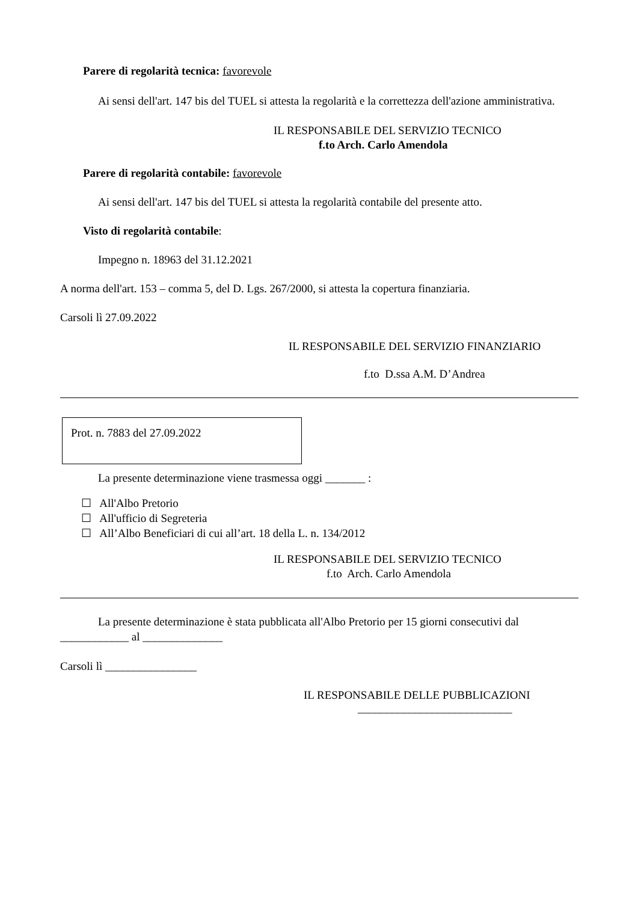Parere di regolarità tecnica: favorevole
Ai sensi dell'art. 147 bis del TUEL si attesta la regolarità e la correttezza dell'azione amministrativa.
IL RESPONSABILE DEL SERVIZIO TECNICO
f.to Arch. Carlo Amendola
Parere di regolarità contabile: favorevole
Ai sensi dell'art. 147 bis del TUEL si attesta la regolarità contabile del presente atto.
Visto di regolarità contabile:
Impegno n. 18963 del 31.12.2021
A norma dell'art. 153 – comma 5, del D. Lgs. 267/2000, si attesta la copertura finanziaria.
Carsoli lì 27.09.2022
IL RESPONSABILE DEL SERVIZIO FINANZIARIO
f.to D.ssa A.M. D’Andrea
Prot. n. 7883 del 27.09.2022
La presente determinazione viene trasmessa oggi _______ :
☐ All'Albo Pretorio
☐ All'ufficio di Segreteria
☐ All’Albo Beneficiari di cui all’art. 18 della L. n. 134/2012
IL RESPONSABILE DEL SERVIZIO TECNICO
f.to Arch. Carlo Amendola
La presente determinazione è stata pubblicata all'Albo Pretorio per 15 giorni consecutivi dal ____________ al ______________
Carsoli lì ________________
IL RESPONSABILE DELLE PUBBLICAZIONI
___________________________